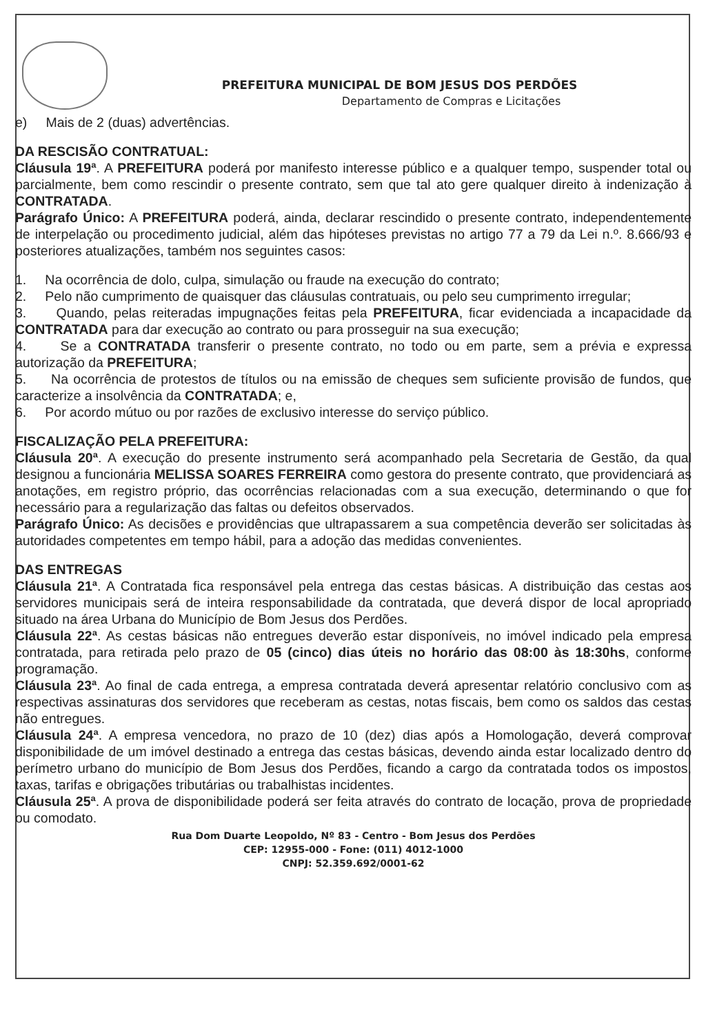PREFEITURA MUNICIPAL DE BOM JESUS DOS PERDÕES
Departamento de Compras e Licitações
e) Mais de 2 (duas) advertências.
DA RESCISÃO CONTRATUAL:
Cláusula 19ª. A PREFEITURA poderá por manifesto interesse público e a qualquer tempo, suspender total ou parcialmente, bem como rescindir o presente contrato, sem que tal ato gere qualquer direito à indenização à CONTRATADA.
Parágrafo Único: A PREFEITURA poderá, ainda, declarar rescindido o presente contrato, independentemente de interpelação ou procedimento judicial, além das hipóteses previstas no artigo 77 a 79 da Lei n.º. 8.666/93 e posteriores atualizações, também nos seguintes casos:
1. Na ocorrência de dolo, culpa, simulação ou fraude na execução do contrato;
2. Pelo não cumprimento de quaisquer das cláusulas contratuais, ou pelo seu cumprimento irregular;
3. Quando, pelas reiteradas impugnações feitas pela PREFEITURA, ficar evidenciada a incapacidade da CONTRATADA para dar execução ao contrato ou para prosseguir na sua execução;
4. Se a CONTRATADA transferir o presente contrato, no todo ou em parte, sem a prévia e expressa autorização da PREFEITURA;
5. Na ocorrência de protestos de títulos ou na emissão de cheques sem suficiente provisão de fundos, que caracterize a insolvência da CONTRATADA; e,
6. Por acordo mútuo ou por razões de exclusivo interesse do serviço público.
FISCALIZAÇÃO PELA PREFEITURA:
Cláusula 20ª. A execução do presente instrumento será acompanhado pela Secretaria de Gestão, da qual designou a funcionária MELISSA SOARES FERREIRA como gestora do presente contrato, que providenciará as anotações, em registro próprio, das ocorrências relacionadas com a sua execução, determinando o que for necessário para a regularização das faltas ou defeitos observados.
Parágrafo Único: As decisões e providências que ultrapassarem a sua competência deverão ser solicitadas às autoridades competentes em tempo hábil, para a adoção das medidas convenientes.
DAS ENTREGAS
Cláusula 21ª. A Contratada fica responsável pela entrega das cestas básicas. A distribuição das cestas aos servidores municipais será de inteira responsabilidade da contratada, que deverá dispor de local apropriado situado na área Urbana do Município de Bom Jesus dos Perdões.
Cláusula 22ª. As cestas básicas não entregues deverão estar disponíveis, no imóvel indicado pela empresa contratada, para retirada pelo prazo de 05 (cinco) dias úteis no horário das 08:00 às 18:30hs, conforme programação.
Cláusula 23ª. Ao final de cada entrega, a empresa contratada deverá apresentar relatório conclusivo com as respectivas assinaturas dos servidores que receberam as cestas, notas fiscais, bem como os saldos das cestas não entregues.
Cláusula 24ª. A empresa vencedora, no prazo de 10 (dez) dias após a Homologação, deverá comprovar disponibilidade de um imóvel destinado a entrega das cestas básicas, devendo ainda estar localizado dentro do perímetro urbano do município de Bom Jesus dos Perdões, ficando a cargo da contratada todos os impostos, taxas, tarifas e obrigações tributárias ou trabalhistas incidentes.
Cláusula 25ª. A prova de disponibilidade poderá ser feita através do contrato de locação, prova de propriedade ou comodato.
Rua Dom Duarte Leopoldo, Nº 83 - Centro - Bom Jesus dos Perdões
CEP: 12955-000 - Fone: (011) 4012-1000
CNPJ: 52.359.692/0001-62